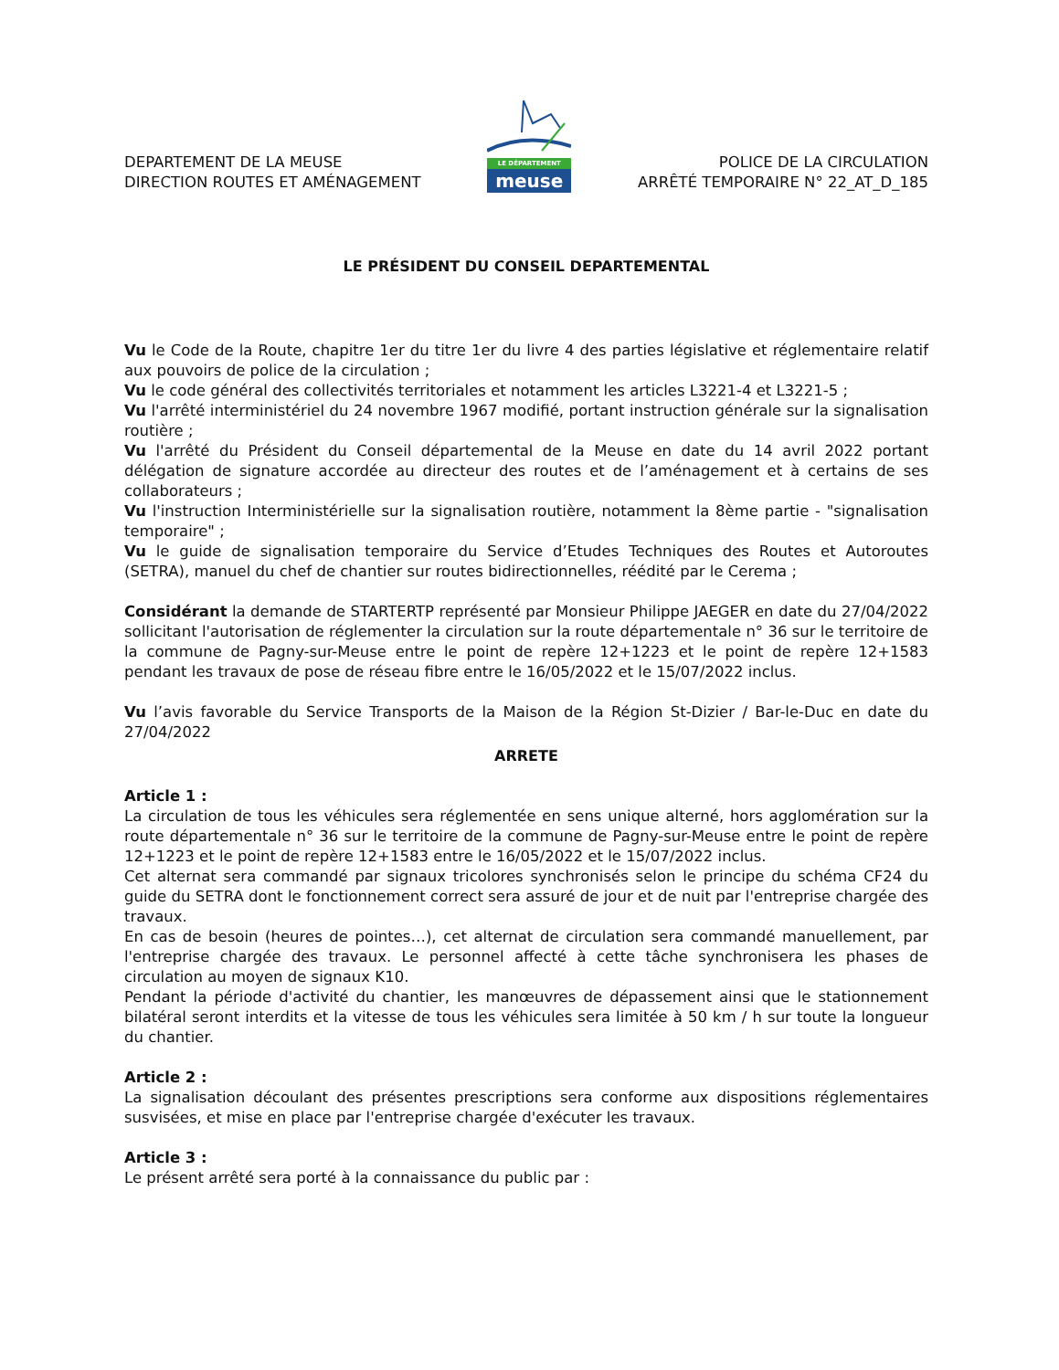DEPARTEMENT DE LA MEUSE
DIRECTION ROUTES ET AMÉNAGEMENT
LE DÉPARTEMENT
meuse
POLICE DE LA CIRCULATION
ARRÊTÉ TEMPORAIRE N° 22_AT_D_185
LE PRÉSIDENT DU CONSEIL DEPARTEMENTAL
Vu le Code de la Route, chapitre 1er du titre 1er du livre 4 des parties législative et réglementaire relatif aux pouvoirs de police de la circulation ;
Vu le code général des collectivités territoriales et notamment les articles L3221-4 et L3221-5 ;
Vu l'arrêté interministériel du 24 novembre 1967 modifié, portant instruction générale sur la signalisation routière ;
Vu l'arrêté du Président du Conseil départemental de la Meuse en date du 14 avril 2022 portant délégation de signature accordée au directeur des routes et de l’aménagement et à certains de ses collaborateurs ;
Vu l'instruction Interministérielle sur la signalisation routière, notamment la 8ème partie - "signalisation temporaire" ;
Vu le guide de signalisation temporaire du Service d’Etudes Techniques des Routes et Autoroutes (SETRA), manuel du chef de chantier sur routes bidirectionnelles, réédité par le Cerema ;
Considérant la demande de STARTERTP représenté par Monsieur Philippe JAEGER en date du 27/04/2022 sollicitant l'autorisation de réglementer la circulation sur la route départementale n° 36 sur le territoire de la commune de Pagny-sur-Meuse entre le point de repère 12+1223 et le point de repère 12+1583 pendant les travaux de pose de réseau fibre entre le 16/05/2022 et le 15/07/2022 inclus.
Vu l’avis favorable du Service Transports de la Maison de la Région St-Dizier / Bar-le-Duc en date du 27/04/2022
ARRETE
Article 1 :
La circulation de tous les véhicules sera réglementée en sens unique alterné, hors agglomération sur la route départementale n° 36 sur le territoire de la commune de Pagny-sur-Meuse entre le point de repère 12+1223 et le point de repère 12+1583 entre le 16/05/2022 et le 15/07/2022 inclus.
Cet alternat sera commandé par signaux tricolores synchronisés selon le principe du schéma CF24 du guide du SETRA dont le fonctionnement correct sera assuré de jour et de nuit par l'entreprise chargée des travaux.
En cas de besoin (heures de pointes…), cet alternat de circulation sera commandé manuellement, par l'entreprise chargée des travaux. Le personnel affecté à cette tâche synchronisera les phases de circulation au moyen de signaux K10.
Pendant la période d'activité du chantier, les manœuvres de dépassement ainsi que le stationnement bilatéral seront interdits et la vitesse de tous les véhicules sera limitée à 50 km / h sur toute la longueur du chantier.
Article 2 :
La signalisation découlant des présentes prescriptions sera conforme aux dispositions réglementaires susvisées, et mise en place par l'entreprise chargée d'exécuter les travaux.
Article 3 :
Le présent arrêté sera porté à la connaissance du public par :